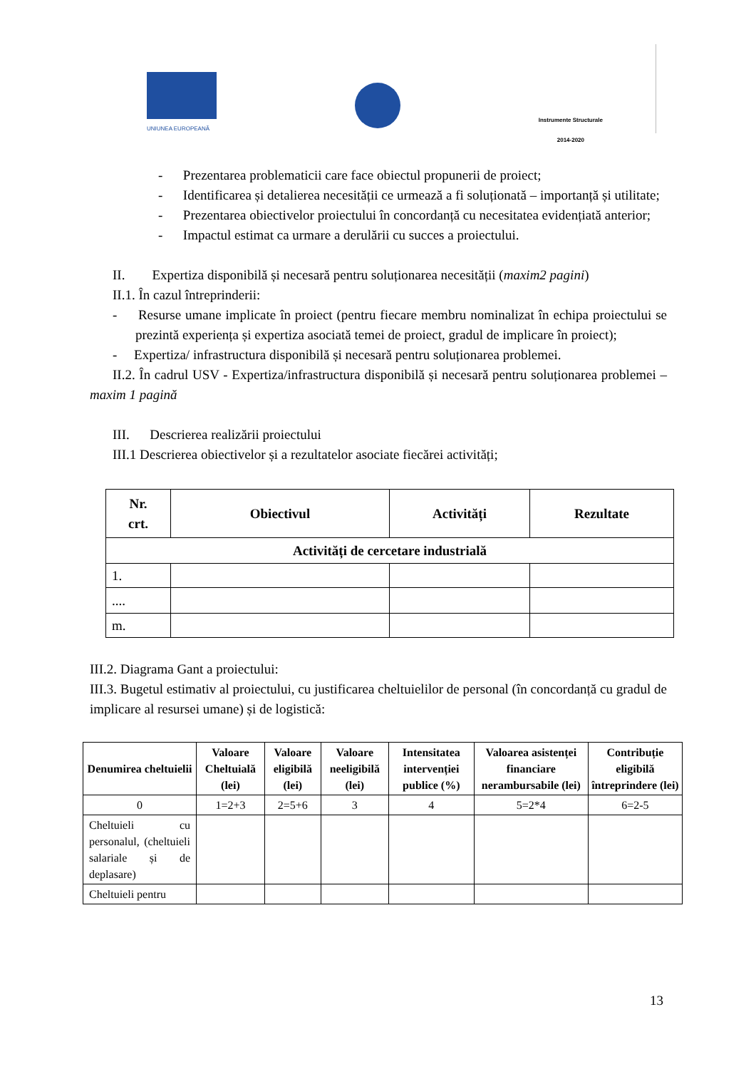UNIUNEA EUROPEANĂ
Instrumente Structurale
2014-2020
- Prezentarea problematicii care face obiectul propunerii de proiect;
- Identificarea și detalierea necesității ce urmează a fi soluționată – importanță și utilitate;
- Prezentarea obiectivelor proiectului în concordanță cu necesitatea evidențiată anterior;
- Impactul estimat ca urmare a derulării cu succes a proiectului.
II. Expertiza disponibilă și necesară pentru soluționarea necesității (maxim2 pagini)
II.1. În cazul întreprinderii:
- Resurse umane implicate în proiect (pentru fiecare membru nominalizat în echipa proiectului se prezintă experiența și expertiza asociată temei de proiect, gradul de implicare în proiect);
- Expertiza/ infrastructura disponibilă și necesară pentru soluționarea problemei.
II.2. În cadrul USV - Expertiza/infrastructura disponibilă și necesară pentru soluționarea problemei – maxim 1 pagină
III. Descrierea realizării proiectului
III.1 Descrierea obiectivelor și a rezultatelor asociate fiecărei activități;
| Nr. crt. | Obiectivul | Activități | Rezultate |
| --- | --- | --- | --- |
| Activități de cercetare industrială | | | |
| 1. | | | |
| .... | | | |
| m. | | | |
III.2. Diagrama Gant a proiectului:
III.3. Bugetul estimativ al proiectului, cu justificarea cheltuielilor de personal (în concordanță cu gradul de implicare al resursei umane) și de logistică:
| Denumirea cheltuielii | Valoare Cheltuială (lei) | Valoare eligibilă (lei) | Valoare neeligibilă (lei) | Intensitatea intervenției publice (%) | Valoarea asistenței financiare nerambursabile (lei) | Contribuție eligibilă întreprindere (lei) |
| --- | --- | --- | --- | --- | --- | --- |
| 0 | 1=2+3 | 2=5+6 | 3 | 4 | 5=2*4 | 6=2-5 |
| Cheltuieli cu personalul, (cheltuieli salariale și de deplasare) | | | | | | |
| Cheltuieli pentru | | | | | | |
13